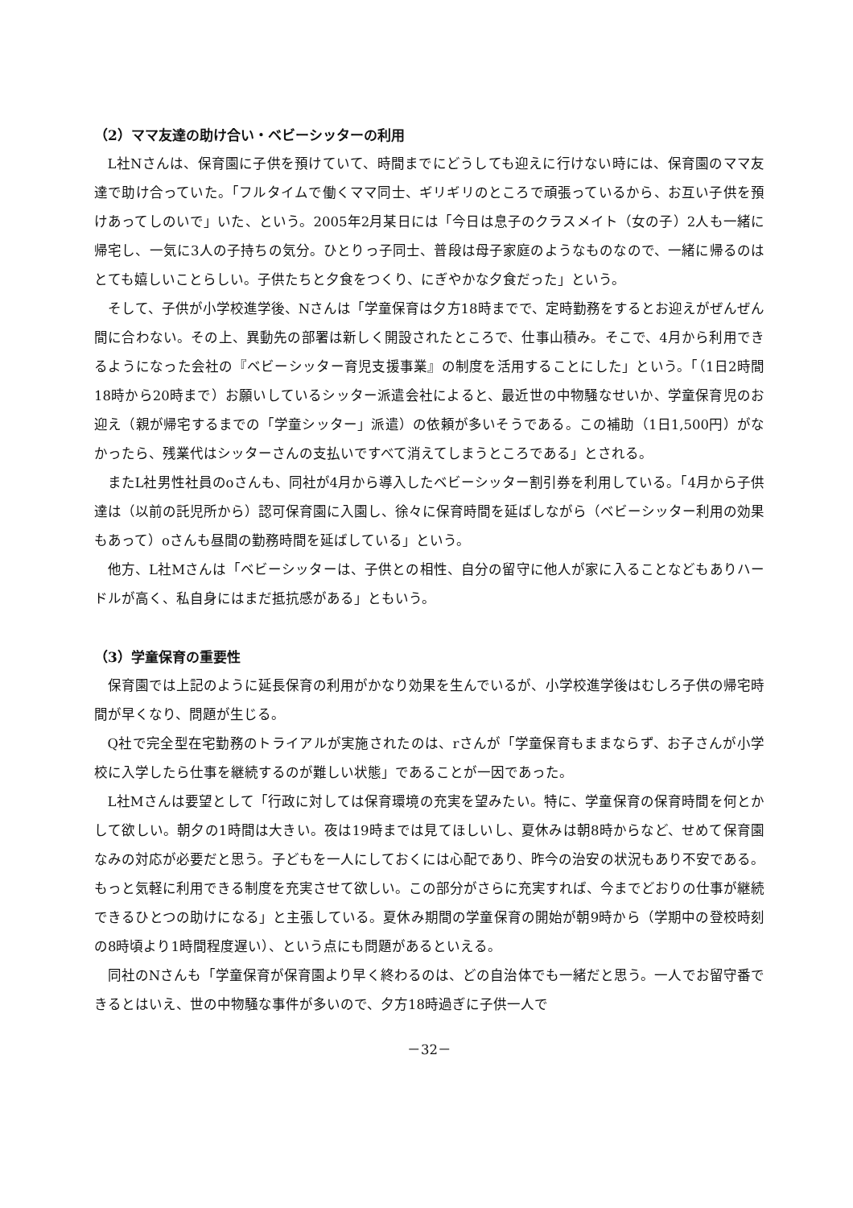（2）ママ友達の助け合い・ベビーシッターの利用
L社Nさんは、保育園に子供を預けていて、時間までにどうしても迎えに行けない時には、保育園のママ友達で助け合っていた。「フルタイムで働くママ同士、ギリギリのところで頑張っているから、お互い子供を預けあってしのいで」いた、という。2005年2月某日には「今日は息子のクラスメイト（女の子）2人も一緒に帰宅し、一気に3人の子持ちの気分。ひとりっ子同士、普段は母子家庭のようなものなので、一緒に帰るのはとても嬉しいことらしい。子供たちと夕食をつくり、にぎやかな夕食だった」という。
そして、子供が小学校進学後、Nさんは「学童保育は夕方18時までで、定時勤務をするとお迎えがぜんぜん間に合わない。その上、異動先の部署は新しく開設されたところで、仕事山積み。そこで、4月から利用できるようになった会社の『ベビーシッター育児支援事業』の制度を活用することにした」という。「（1日2時間18時から20時まで）お願いしているシッター派遣会社によると、最近世の中物騒なせいか、学童保育児のお迎え（親が帰宅するまでの「学童シッター」派遣）の依頼が多いそうである。この補助（1日1,500円）がなかったら、残業代はシッターさんの支払いですべて消えてしまうところである」とされる。
またL社男性社員のoさんも、同社が4月から導入したベビーシッター割引券を利用している。「4月から子供達は（以前の託児所から）認可保育園に入園し、徐々に保育時間を延ばしながら（ベビーシッター利用の効果もあって）oさんも昼間の勤務時間を延ばしている」という。
他方、L社Mさんは「ベビーシッターは、子供との相性、自分の留守に他人が家に入ることなどもありハードルが高く、私自身にはまだ抵抗感がある」ともいう。
（3）学童保育の重要性
保育園では上記のように延長保育の利用がかなり効果を生んでいるが、小学校進学後はむしろ子供の帰宅時間が早くなり、問題が生じる。
Q社で完全型在宅勤務のトライアルが実施されたのは、rさんが「学童保育もままならず、お子さんが小学校に入学したら仕事を継続するのが難しい状態」であることが一因であった。
L社Mさんは要望として「行政に対しては保育環境の充実を望みたい。特に、学童保育の保育時間を何とかして欲しい。朝夕の1時間は大きい。夜は19時までは見てほしいし、夏休みは朝8時からなど、せめて保育園なみの対応が必要だと思う。子どもを一人にしておくには心配であり、昨今の治安の状況もあり不安である。もっと気軽に利用できる制度を充実させて欲しい。この部分がさらに充実すれば、今までどおりの仕事が継続できるひとつの助けになる」と主張している。夏休み期間の学童保育の開始が朝9時から（学期中の登校時刻の8時頃より1時間程度遅い）、という点にも問題があるといえる。
同社のNさんも「学童保育が保育園より早く終わるのは、どの自治体でも一緒だと思う。一人でお留守番できるとはいえ、世の中物騒な事件が多いので、夕方18時過ぎに子供一人で
－32－